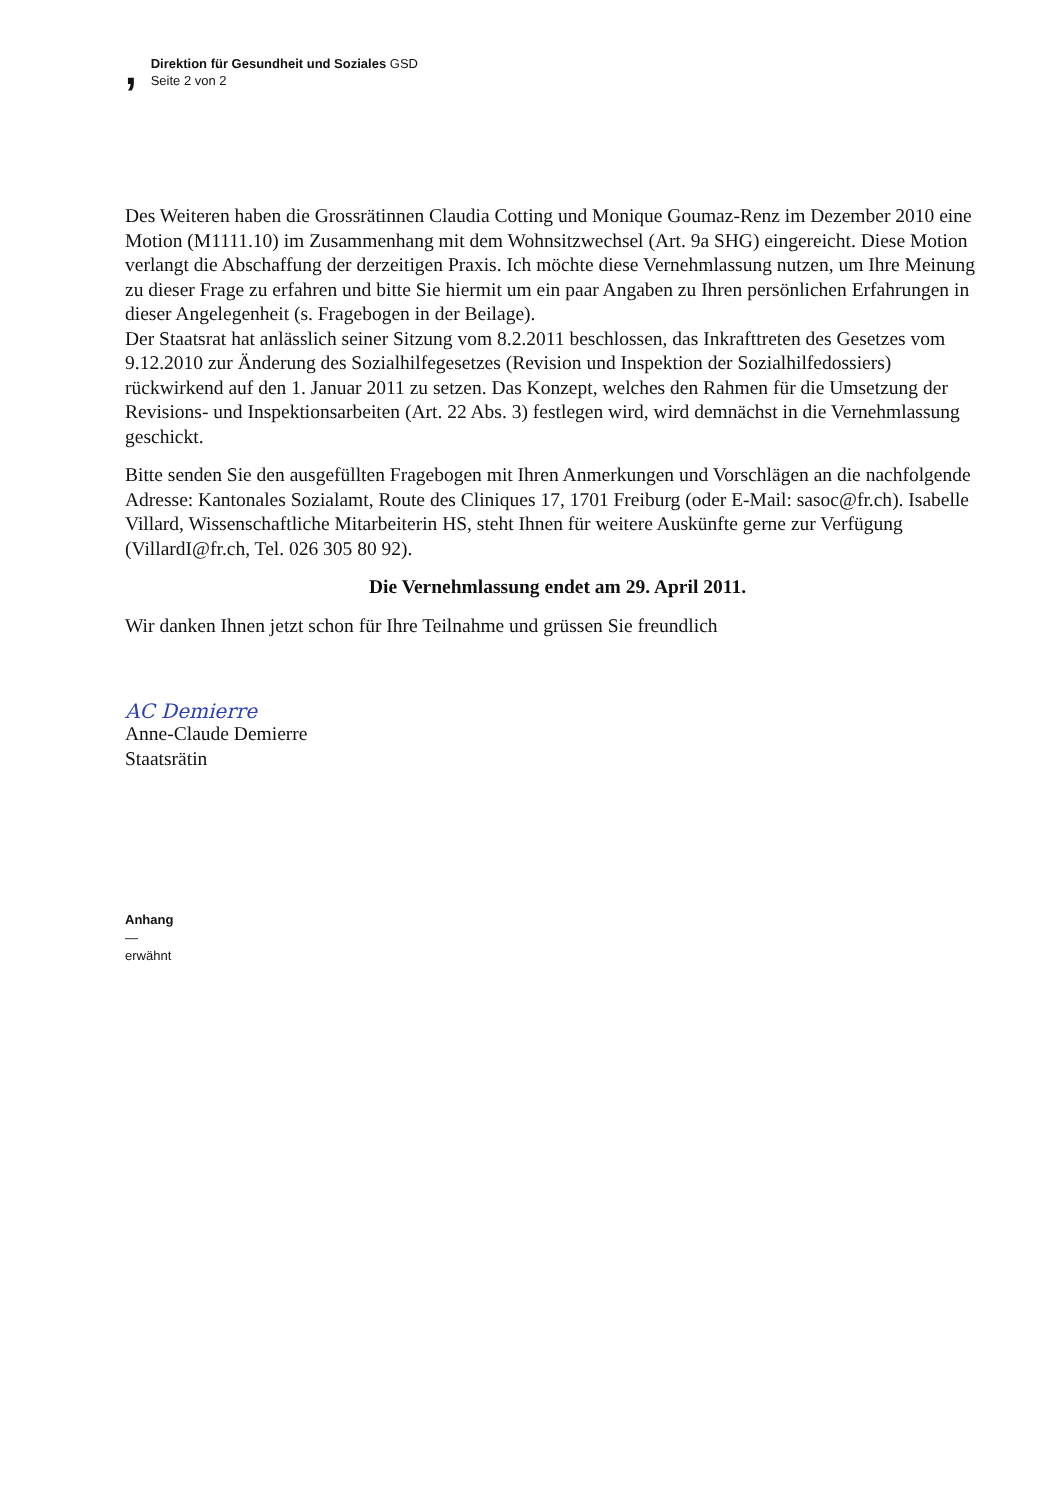,
Direktion für Gesundheit und Soziales GSD
Seite 2 von 2
Des Weiteren haben die Grossrätinnen Claudia Cotting und Monique Goumaz-Renz im Dezember 2010 eine Motion (M1111.10) im Zusammenhang mit dem Wohnsitzwechsel (Art. 9a SHG) eingereicht. Diese Motion verlangt die Abschaffung der derzeitigen Praxis. Ich möchte diese Vernehmlassung nutzen, um Ihre Meinung zu dieser Frage zu erfahren und bitte Sie hiermit um ein paar Angaben zu Ihren persönlichen Erfahrungen in dieser Angelegenheit (s. Fragebogen in der Beilage).
Der Staatsrat hat anlässlich seiner Sitzung vom 8.2.2011 beschlossen, das Inkrafttreten des Gesetzes vom 9.12.2010 zur Änderung des Sozialhilfegesetzes (Revision und Inspektion der Sozialhilfedossiers) rückwirkend auf den 1. Januar 2011 zu setzen. Das Konzept, welches den Rahmen für die Umsetzung der Revisions- und Inspektionsarbeiten (Art. 22 Abs. 3) festlegen wird, wird demnächst in die Vernehmlassung geschickt.
Bitte senden Sie den ausgefüllten Fragebogen mit Ihren Anmerkungen und Vorschlägen an die nachfolgende Adresse: Kantonales Sozialamt, Route des Cliniques 17, 1701 Freiburg (oder E-Mail: sasoc@fr.ch). Isabelle Villard, Wissenschaftliche Mitarbeiterin HS, steht Ihnen für weitere Auskünfte gerne zur Verfügung (VillardI@fr.ch, Tel. 026 305 80 92).
Die Vernehmlassung endet am 29. April 2011.
Wir danken Ihnen jetzt schon für Ihre Teilnahme und grüssen Sie freundlich
AC Demierre
Anne-Claude Demierre
Staatsrätin
Anhang
—
erwähnt